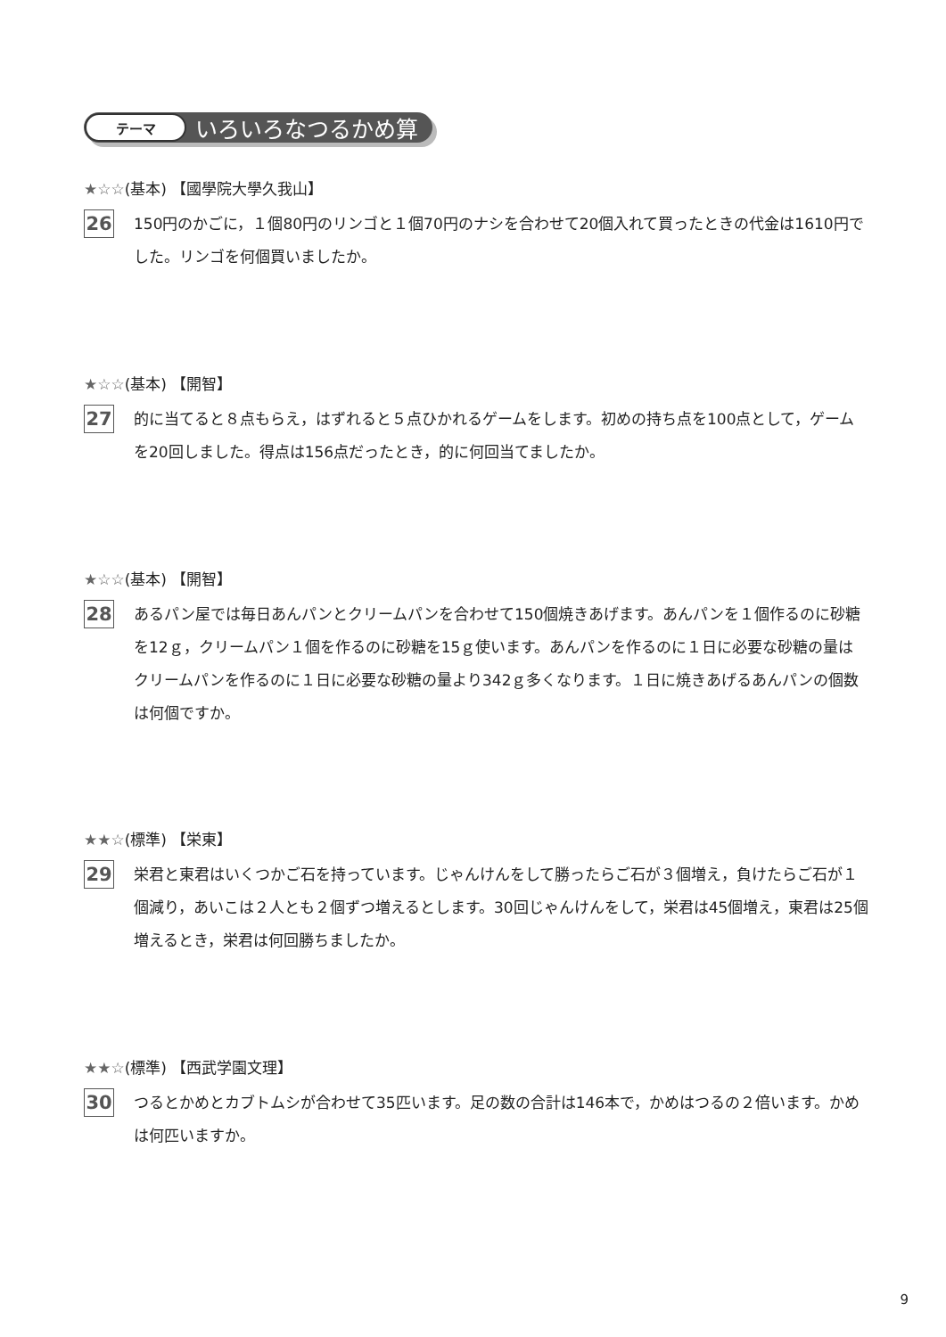テーマ
いろいろなつるかめ算
★☆☆(基本) 【國學院大學久我山】
26
150円のかごに，１個80円のリンゴと１個70円のナシを合わせて20個入れて買ったときの代金は1610円でした。リンゴを何個買いましたか。
★☆☆(基本) 【開智】
27
的に当てると８点もらえ，はずれると５点ひかれるゲームをします。初めの持ち点を100点として，ゲームを20回しました。得点は156点だったとき，的に何回当てましたか。
★☆☆(基本) 【開智】
28
あるパン屋では毎日あんパンとクリームパンを合わせて150個焼きあげます。あんパンを１個作るのに砂糖を12ｇ，クリームパン１個を作るのに砂糖を15ｇ使います。あんパンを作るのに１日に必要な砂糖の量はクリームパンを作るのに１日に必要な砂糖の量より342ｇ多くなります。１日に焼きあげるあんパンの個数は何個ですか。
★★☆(標準) 【栄東】
29
栄君と東君はいくつかご石を持っています。じゃんけんをして勝ったらご石が３個増え，負けたらご石が１個減り，あいこは２人とも２個ずつ増えるとします。30回じゃんけんをして，栄君は45個増え，東君は25個増えるとき，栄君は何回勝ちましたか。
★★☆(標準) 【西武学園文理】
30
つるとかめとカブトムシが合わせて35匹います。足の数の合計は146本で，かめはつるの２倍います。かめは何匹いますか。
9